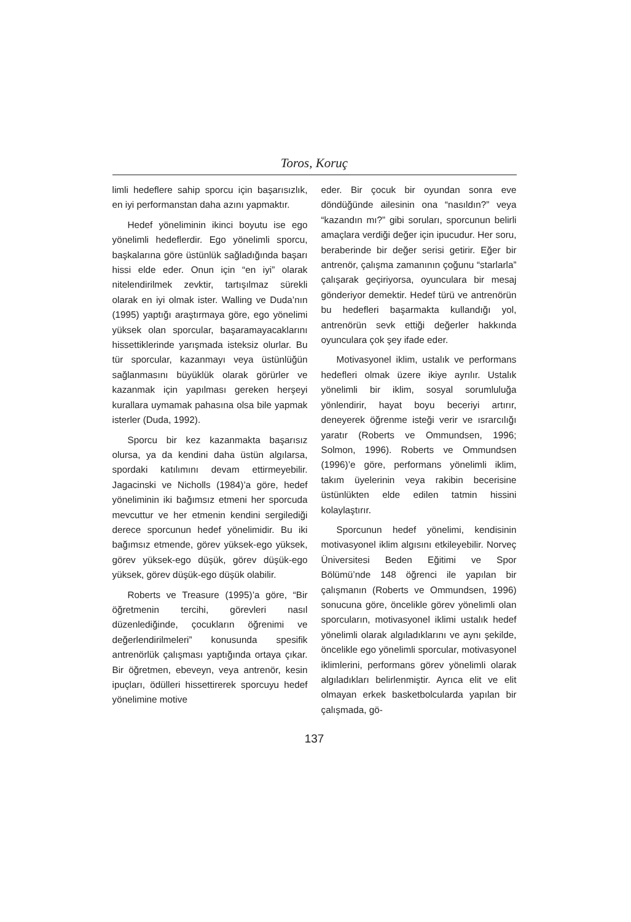Toros, Koruç
limli hedeflere sahip sporcu için başarısızlık, en iyi performanstan daha azını yapmaktır.
Hedef yöneliminin ikinci boyutu ise ego yönelimli hedeflerdir. Ego yönelimli sporcu, başkalarına göre üstünlük sağladığında başarı hissi elde eder. Onun için “en iyi” olarak nitelendirilmek zevktir, tartışılmaz sürekli olarak en iyi olmak ister. Walling ve Duda’nın (1995) yaptığı araştırmaya göre, ego yönelimi yüksek olan sporcular, başaramayacaklarını hissettiklerinde yarışmada isteksiz olurlar. Bu tür sporcular, kazanmayı veya üstünlüğün sağlanmasını büyüklük olarak görürler ve kazanmak için yapılması gereken herşeyi kurallara uymamak pahasına olsa bile yapmak isterler (Duda, 1992).
Sporcu bir kez kazanmakta başarısız olursa, ya da kendini daha üstün algılarsa, spordaki katılımını devam ettirmeyebilir. Jagacinski ve Nicholls (1984)’a göre, hedef yöneliminin iki bağımsız etmeni her sporcuda mevcuttur ve her etmenin kendini sergilediği derece sporcunun hedef yönelimidir. Bu iki bağımsız etmende, görev yüksek-ego yüksek, görev yüksek-ego düşük, görev düşük-ego yüksek, görev düşük-ego düşük olabilir.
Roberts ve Treasure (1995)’a göre, “Bir öğretmenin tercihi, görevleri nasıl düzenlediğinde, çocukların öğrenimi ve değerlendirilmeleri” konusunda spesifik antrenörlük çalışması yaptığında ortaya çıkar. Bir öğretmen, ebeveyn, veya antrenör, kesin ipuçları, ödülleri hissettirerek sporcuyu hedef yönelimine motive
eder. Bir çocuk bir oyundan sonra eve döndüğünde ailesinin ona “nasıldın?” veya “kazandın mı?” gibi soruları, sporcunun belirli amaçlara verdiği değer için ipucudur. Her soru, beraberinde bir değer serisi getirir. Eğer bir antrenör, çalışma zamanının çoğunu “starlarla” çalışarak geçiriyorsa, oyunculara bir mesaj gönderiyor demektir. Hedef türü ve antrenörün bu hedefleri başarmakta kullandığı yol, antrenörün sevk ettiği değerler hakkında oyunculara çok şey ifade eder.
Motivasyonel iklim, ustalık ve performans hedefleri olmak üzere ikiye ayrılır. Ustalık yönelimli bir iklim, sosyal sorumluluğa yönlendirir, hayat boyu beceriyi artırır, deneyerek öğrenme isteği verir ve ısrarcılığı yaratır (Roberts ve Ommundsen, 1996; Solmon, 1996). Roberts ve Ommundsen (1996)’e göre, performans yönelimli iklim, takım üyelerinin veya rakibin becerisine üstünlükten elde edilen tatmin hissini kolaylaştırır.
Sporcunun hedef yönelimi, kendisinin motivasyonel iklim algısını etkileyebilir. Norveç Üniversitesi Beden Eğitimi ve Spor Bölümü’nde 148 öğrenci ile yapılan bir çalışmanın (Roberts ve Ommundsen, 1996) sonucuna göre, öncelikle görev yönelimli olan sporcuların, motivasyonel iklimi ustalık hedef yönelimli olarak algıladıklarını ve aynı şekilde, öncelikle ego yönelimli sporcular, motivasyonel iklimlerini, performans görev yönelimli olarak algıladıkları belirlenmiştir. Ayrıca elit ve elit olmayan erkek basketbolcularda yapılan bir çalışmada, gö-
137